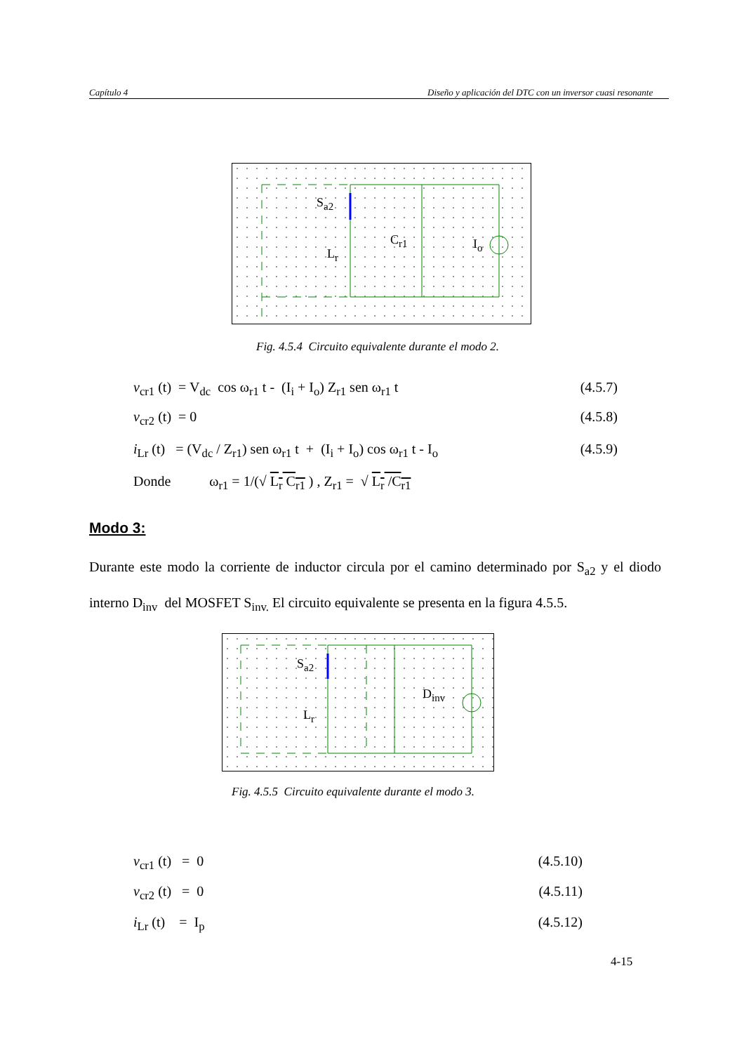Capítulo 4 Diseño y aplicación del DTC con un inversor cuasi resonante
S<sub>a2</sub>
L<sub>r</sub>
C<sub>r1</sub> I<sub>o</sub>
Fig. 4.5.4 Circuito equivalente durante el modo 2.
v<sub>cr1</sub> (t) = V<sub>dc</sub> cos ω<sub>r1</sub> t - (I<sub>i</sub> + I<sub>o</sub>) Z<sub>r1</sub> sen ω<sub>r1</sub> t (4.5.7)
v<sub>cr2</sub> (t) = 0 (4.5.8)
i<sub>Lr</sub> (t) = (V<sub>dc</sub> / Z<sub>r1</sub>) sen ω<sub>r1</sub> t + (I<sub>i</sub> + I<sub>o</sub>) cos ω<sub>r1</sub> t - I<sub>o</sub> (4.5.9)
Donde ω<sub>r1</sub> = 1/(√ L<sub>r</sub> C<sub>r1</sub> ) , Z<sub>r1</sub> = √ L<sub>r</sub> /C<sub>r1</sub>
Modo 3:
Durante este modo la corriente de inductor circula por el camino determinado por S<sub>a2</sub> y el diodo interno D<sub>inv</sub> del MOSFET S<sub>inv.</sub> El circuito equivalente se presenta en la figura 4.5.5.
S<sub>a2</sub>
L<sub>r</sub>
D<sub>inv</sub>
Fig. 4.5.5 Circuito equivalente durante el modo 3.
v<sub>cr1</sub> (t) = 0 (4.5.10)
v<sub>cr2</sub> (t) = 0 (4.5.11)
i<sub>Lr</sub> (t) = I<sub>p</sub> (4.5.12)
4-15